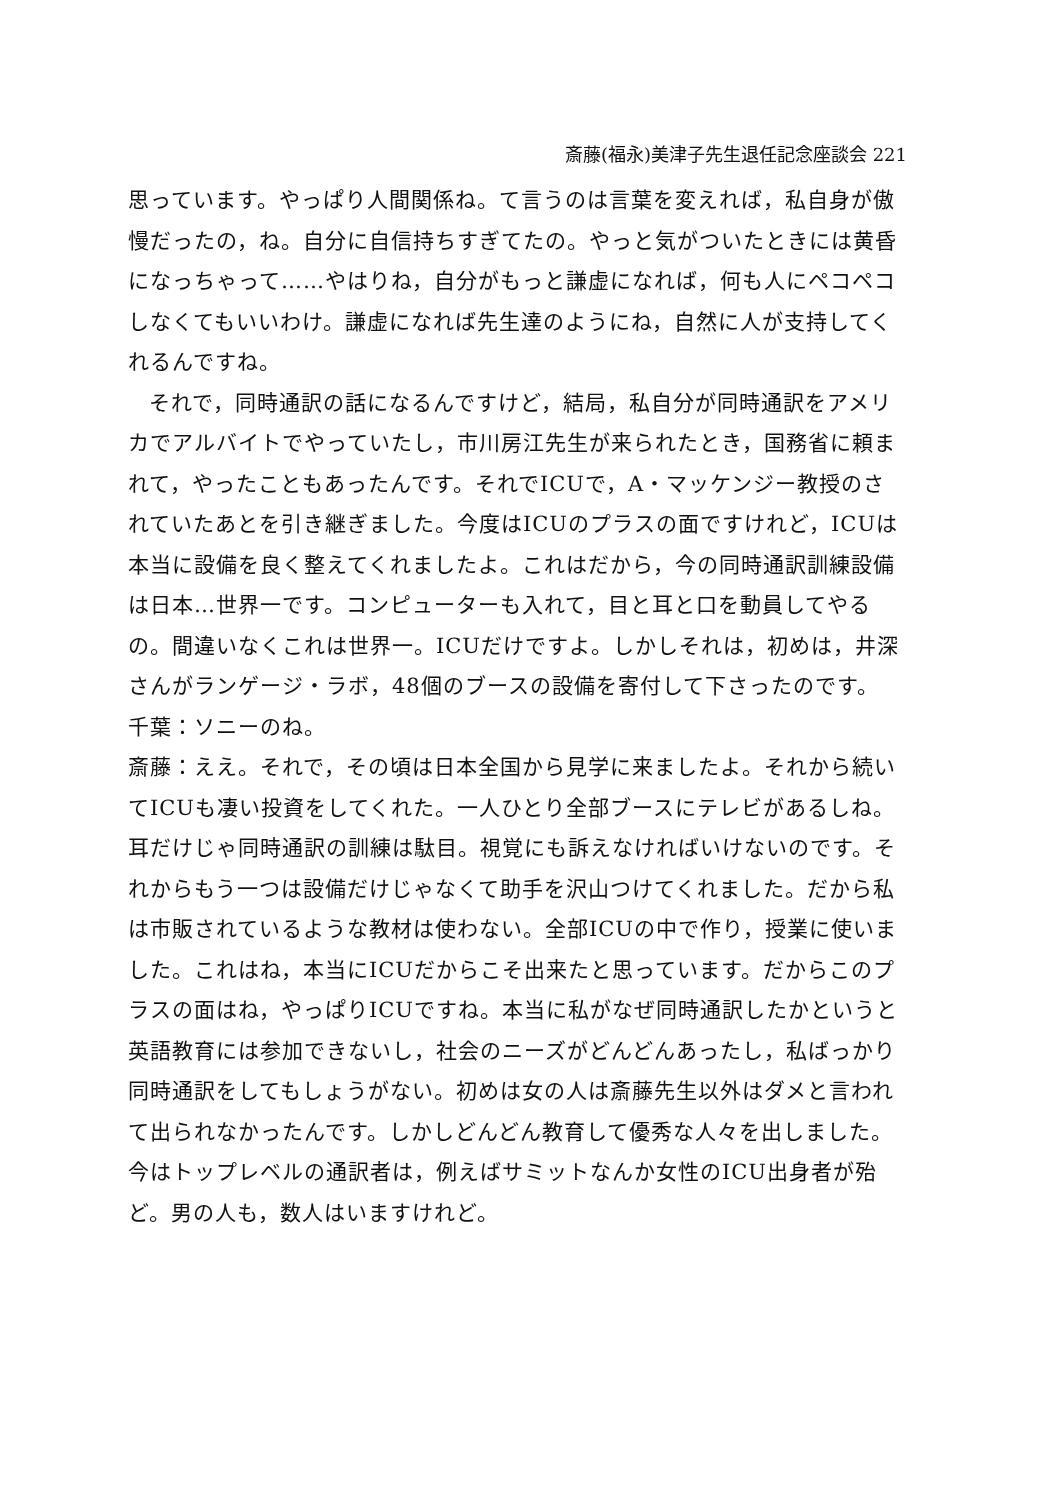斎藤(福永)美津子先生退任記念座談会 221
思っています。やっぱり人間関係ね。て言うのは言葉を変えれば，私自身が傲慢だったの，ね。自分に自信持ちすぎてたの。やっと気がついたときには黄昏になっちゃって……やはりね，自分がもっと謙虚になれば，何も人にペコペコしなくてもいいわけ。謙虚になれば先生達のようにね，自然に人が支持してくれるんですね。
それで，同時通訳の話になるんですけど，結局，私自分が同時通訳をアメリカでアルバイトでやっていたし，市川房江先生が来られたとき，国務省に頼まれて，やったこともあったんです。それでICUで，A・マッケンジー教授のされていたあとを引き継ぎました。今度はICUのプラスの面ですけれど，ICUは本当に設備を良く整えてくれましたよ。これはだから，今の同時通訳訓練設備は日本…世界一です。コンピューターも入れて，目と耳と口を動員してやるの。間違いなくこれは世界一。ICUだけですよ。しかしそれは，初めは，井深さんがランゲージ・ラボ，48個のブースの設備を寄付して下さったのです。
千葉：ソニーのね。
斎藤：ええ。それで，その頃は日本全国から見学に来ましたよ。それから続いてICUも凄い投資をしてくれた。一人ひとり全部ブースにテレビがあるしね。耳だけじゃ同時通訳の訓練は駄目。視覚にも訴えなければいけないのです。それからもう一つは設備だけじゃなくて助手を沢山つけてくれました。だから私は市販されているような教材は使わない。全部ICUの中で作り，授業に使いました。これはね，本当にICUだからこそ出来たと思っています。だからこのプラスの面はね，やっぱりICUですね。本当に私がなぜ同時通訳したかというと英語教育には参加できないし，社会のニーズがどんどんあったし，私ばっかり同時通訳をしてもしょうがない。初めは女の人は斎藤先生以外はダメと言われて出られなかったんです。しかしどんどん教育して優秀な人々を出しました。今はトップレベルの通訳者は，例えばサミットなんか女性のICU出身者が殆ど。男の人も，数人はいますけれど。